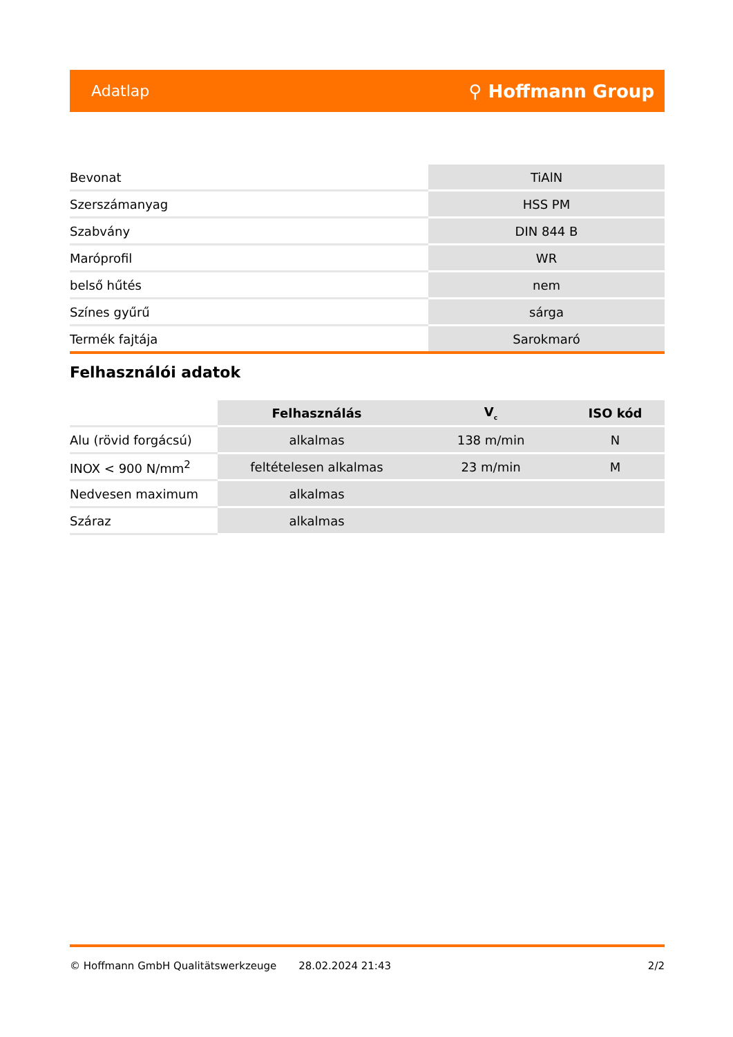Adatlap ⚲ Hoffmann Group
| Bevonat | TiAlN |
| Szerszámanyag | HSS PM |
| Szabvány | DIN 844 B |
| Maróprofil | WR |
| belső hűtés | nem |
| Színes gyűrű | sárga |
| Termék fajtája | Sarokmaró |
Felhasználói adatok
| | Felhasználás | V<sub>c</sub> | ISO kód |
| Alu (rövid forgácsú) | alkalmas | 138 m/min | N |
| INOX < 900 N/mm<sup>2</sup> | feltételesen alkalmas | 23 m/min | M |
| Nedvesen maximum | alkalmas | | |
| Száraz | alkalmas | | |
© Hoffmann GmbH Qualitätswerkzeuge 28.02.2024 21:43 2/2